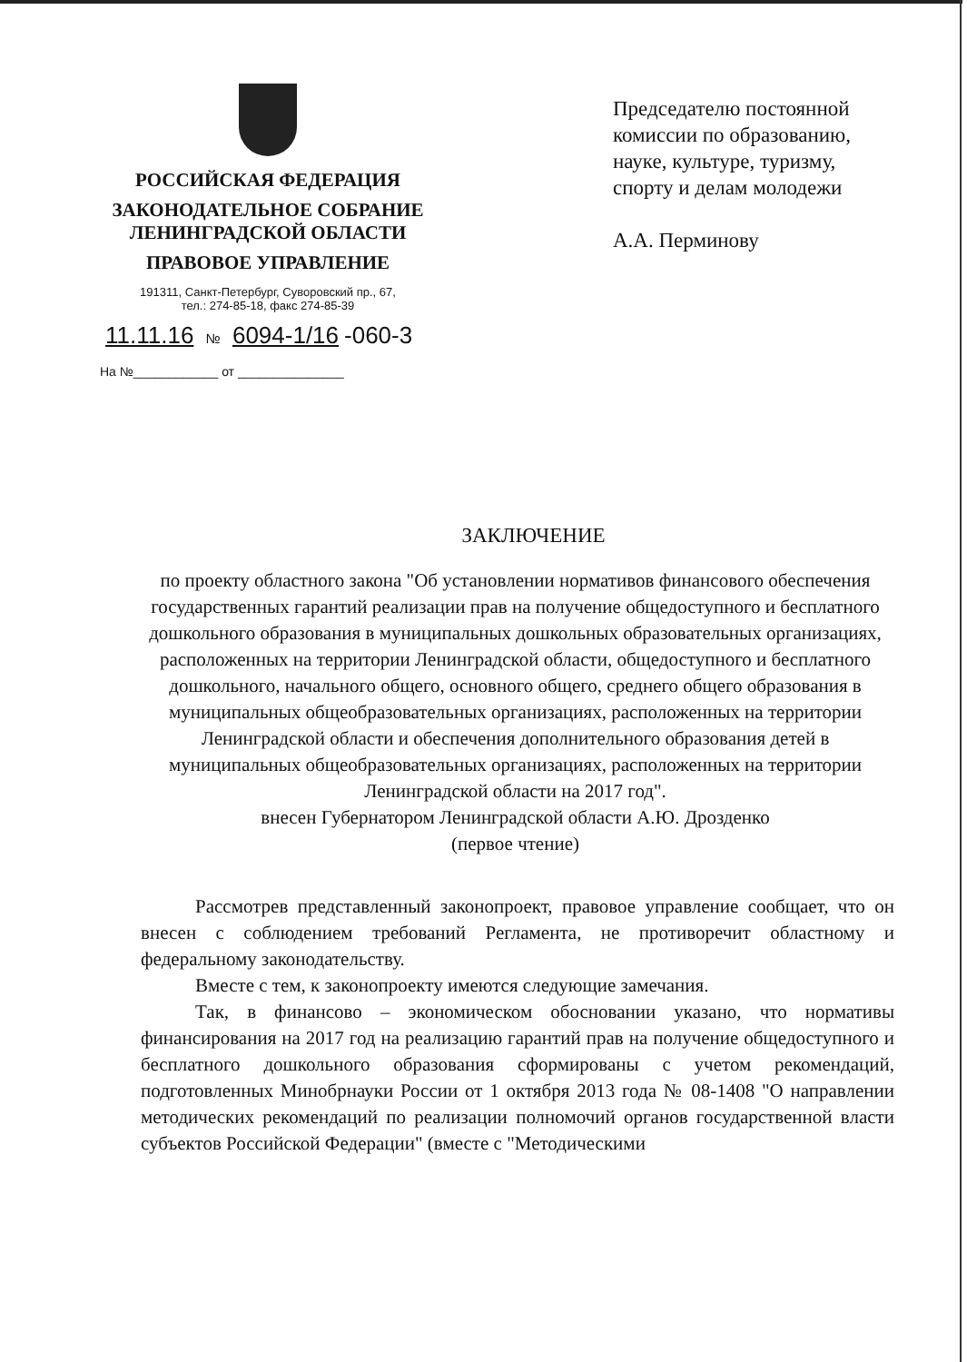РОССИЙСКАЯ ФЕДЕРАЦИЯ
ЗАКОНОДАТЕЛЬНОЕ СОБРАНИЕ
ЛЕНИНГРАДСКОЙ ОБЛАСТИ
ПРАВОВОЕ УПРАВЛЕНИЕ
191311, Санкт-Петербург, Суворовский пр., 67,
тел.: 274-85-18, факс 274-85-39
11.11.16 № 6094-1/16 -060-3
На №____________ от _______________
Председателю постоянной комиссии по образованию, науке, культуре, туризму, спорту и делам молодежи
А.А. Перминову
ЗАКЛЮЧЕНИЕ
по проекту областного закона "Об установлении нормативов финансового обеспечения государственных гарантий реализации прав на получение общедоступного и бесплатного дошкольного образования в муниципальных дошкольных образовательных организациях, расположенных на территории Ленинградской области, общедоступного и бесплатного дошкольного, начального общего, основного общего, среднего общего образования в муниципальных общеобразовательных организациях, расположенных на территории Ленинградской области и обеспечения дополнительного образования детей в муниципальных общеобразовательных организациях, расположенных на территории Ленинградской области на 2017 год".
внесен Губернатором Ленинградской области А.Ю. Дрозденко
(первое чтение)
Рассмотрев представленный законопроект, правовое управление сообщает, что он внесен с соблюдением требований Регламента, не противоречит областному и федеральному законодательству.
Вместе с тем, к законопроекту имеются следующие замечания.
Так, в финансово – экономическом обосновании указано, что нормативы финансирования на 2017 год на реализацию гарантий прав на получение общедоступного и бесплатного дошкольного образования сформированы с учетом рекомендаций, подготовленных Минобрнауки России от 1 октября 2013 года № 08-1408 "О направлении методических рекомендаций по реализации полномочий органов государственной власти субъектов Российской Федерации" (вместе с "Методическими